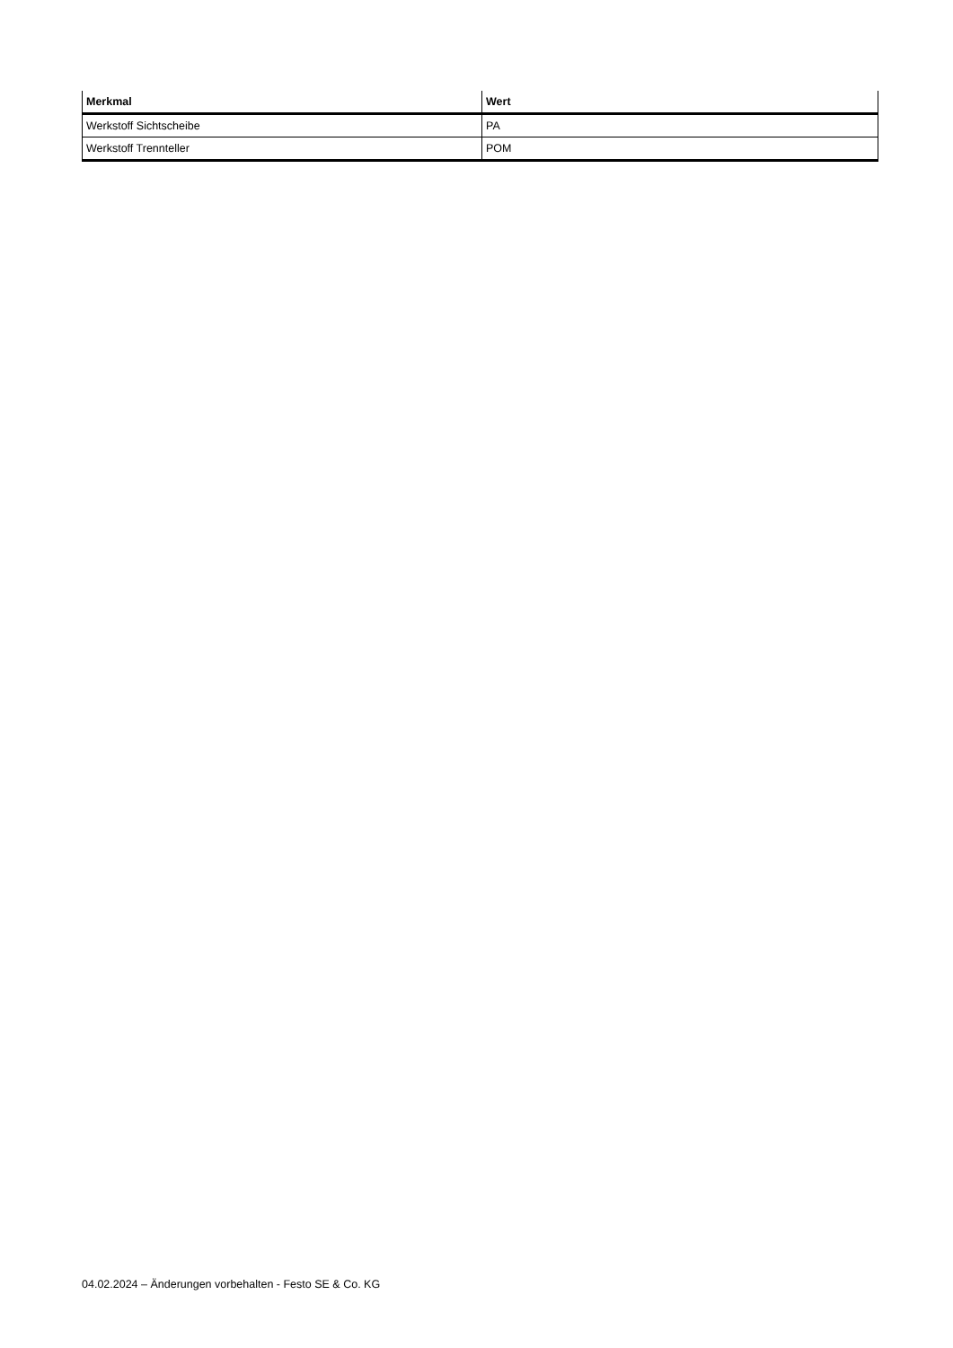| Merkmal | Wert |
| --- | --- |
| Werkstoff Sichtscheibe | PA |
| Werkstoff Trennteller | POM |
04.02.2024 – Änderungen vorbehalten - Festo SE & Co. KG